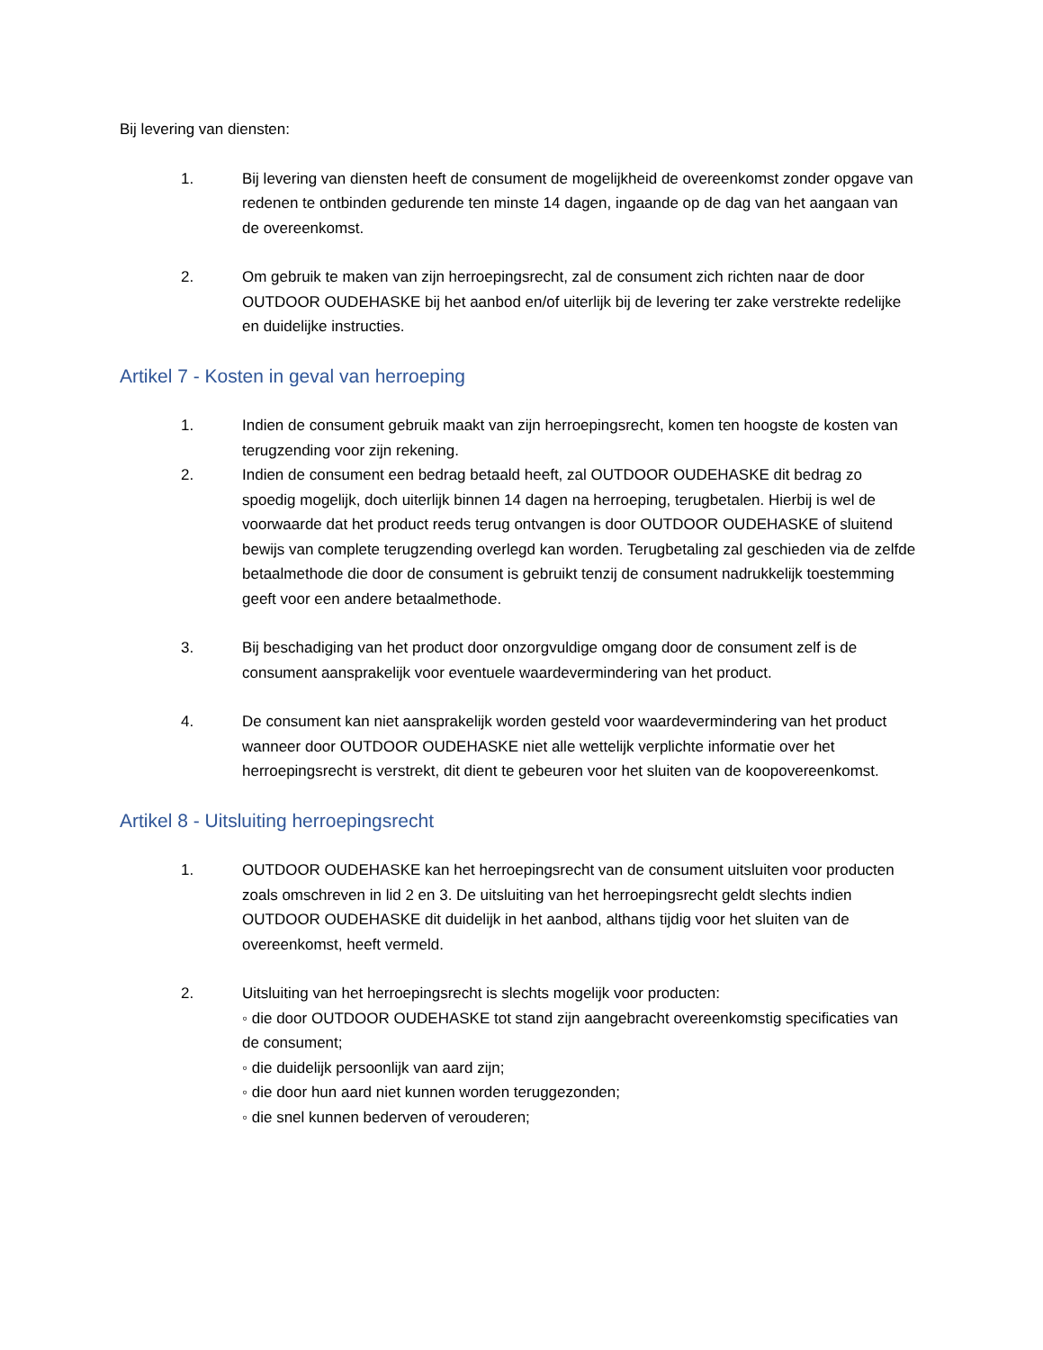Bij levering van diensten:
1. Bij levering van diensten heeft de consument de mogelijkheid de overeenkomst zonder opgave van redenen te ontbinden gedurende ten minste 14 dagen, ingaande op de dag van het aangaan van de overeenkomst.
2. Om gebruik te maken van zijn herroepingsrecht, zal de consument zich richten naar de door OUTDOOR OUDEHASKE bij het aanbod en/of uiterlijk bij de levering ter zake verstrekte redelijke en duidelijke instructies.
Artikel 7 - Kosten in geval van herroeping
1. Indien de consument gebruik maakt van zijn herroepingsrecht, komen ten hoogste de kosten van terugzending voor zijn rekening.
2. Indien de consument een bedrag betaald heeft, zal OUTDOOR OUDEHASKE dit bedrag zo spoedig mogelijk, doch uiterlijk binnen 14 dagen na herroeping, terugbetalen. Hierbij is wel de voorwaarde dat het product reeds terug ontvangen is door OUTDOOR OUDEHASKE of sluitend bewijs van complete terugzending overlegd kan worden. Terugbetaling zal geschieden via de zelfde betaalmethode die door de consument is gebruikt tenzij de consument nadrukkelijk toestemming geeft voor een andere betaalmethode.
3. Bij beschadiging van het product door onzorgvuldige omgang door de consument zelf is de consument aansprakelijk voor eventuele waardevermindering van het product.
4. De consument kan niet aansprakelijk worden gesteld voor waardevermindering van het product wanneer door OUTDOOR OUDEHASKE niet alle wettelijk verplichte informatie over het herroepingsrecht is verstrekt, dit dient te gebeuren voor het sluiten van de koopovereenkomst.
Artikel 8 - Uitsluiting herroepingsrecht
1. OUTDOOR OUDEHASKE kan het herroepingsrecht van de consument uitsluiten voor producten zoals omschreven in lid 2 en 3. De uitsluiting van het herroepingsrecht geldt slechts indien OUTDOOR OUDEHASKE dit duidelijk in het aanbod, althans tijdig voor het sluiten van de overeenkomst, heeft vermeld.
2. Uitsluiting van het herroepingsrecht is slechts mogelijk voor producten:
◦ die door OUTDOOR OUDEHASKE tot stand zijn aangebracht overeenkomstig specificaties van de consument;
◦ die duidelijk persoonlijk van aard zijn;
◦ die door hun aard niet kunnen worden teruggezonden;
◦ die snel kunnen bederven of verouderen;